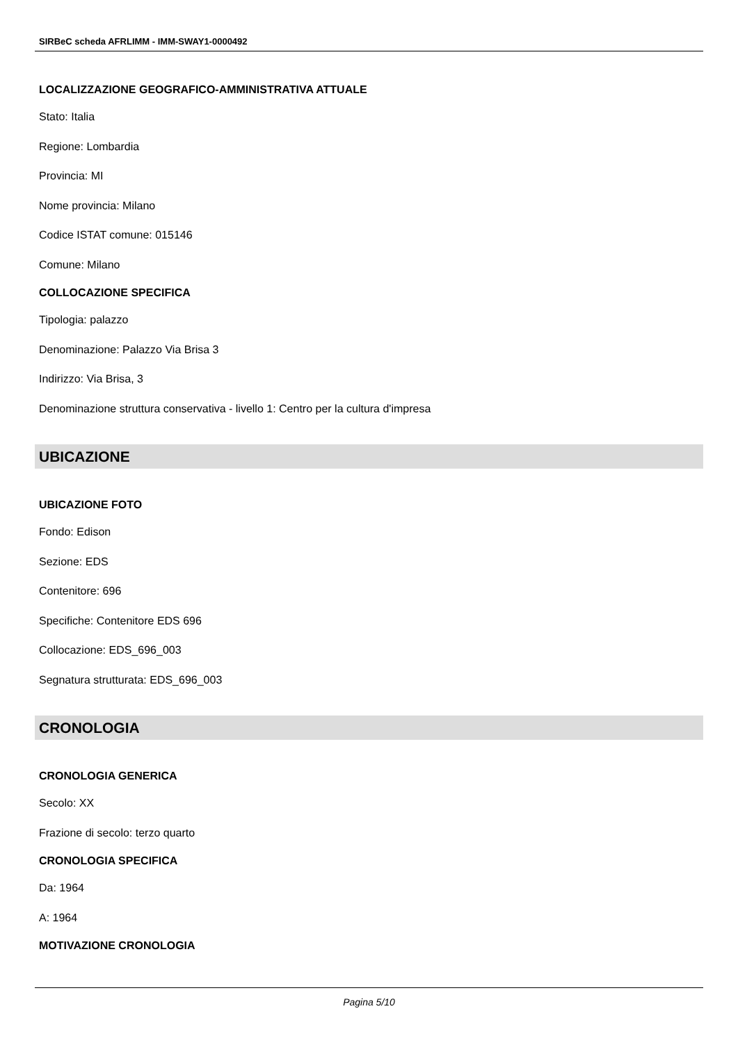SIRBeC scheda AFRLIMM - IMM-SWAY1-0000492
LOCALIZZAZIONE GEOGRAFICO-AMMINISTRATIVA ATTUALE
Stato: Italia
Regione: Lombardia
Provincia: MI
Nome provincia: Milano
Codice ISTAT comune: 015146
Comune: Milano
COLLOCAZIONE SPECIFICA
Tipologia: palazzo
Denominazione: Palazzo Via Brisa 3
Indirizzo: Via Brisa, 3
Denominazione struttura conservativa - livello 1: Centro per la cultura d'impresa
UBICAZIONE
UBICAZIONE FOTO
Fondo: Edison
Sezione: EDS
Contenitore: 696
Specifiche: Contenitore EDS 696
Collocazione: EDS_696_003
Segnatura strutturata: EDS_696_003
CRONOLOGIA
CRONOLOGIA GENERICA
Secolo: XX
Frazione di secolo: terzo quarto
CRONOLOGIA SPECIFICA
Da: 1964
A: 1964
MOTIVAZIONE CRONOLOGIA
Pagina 5/10